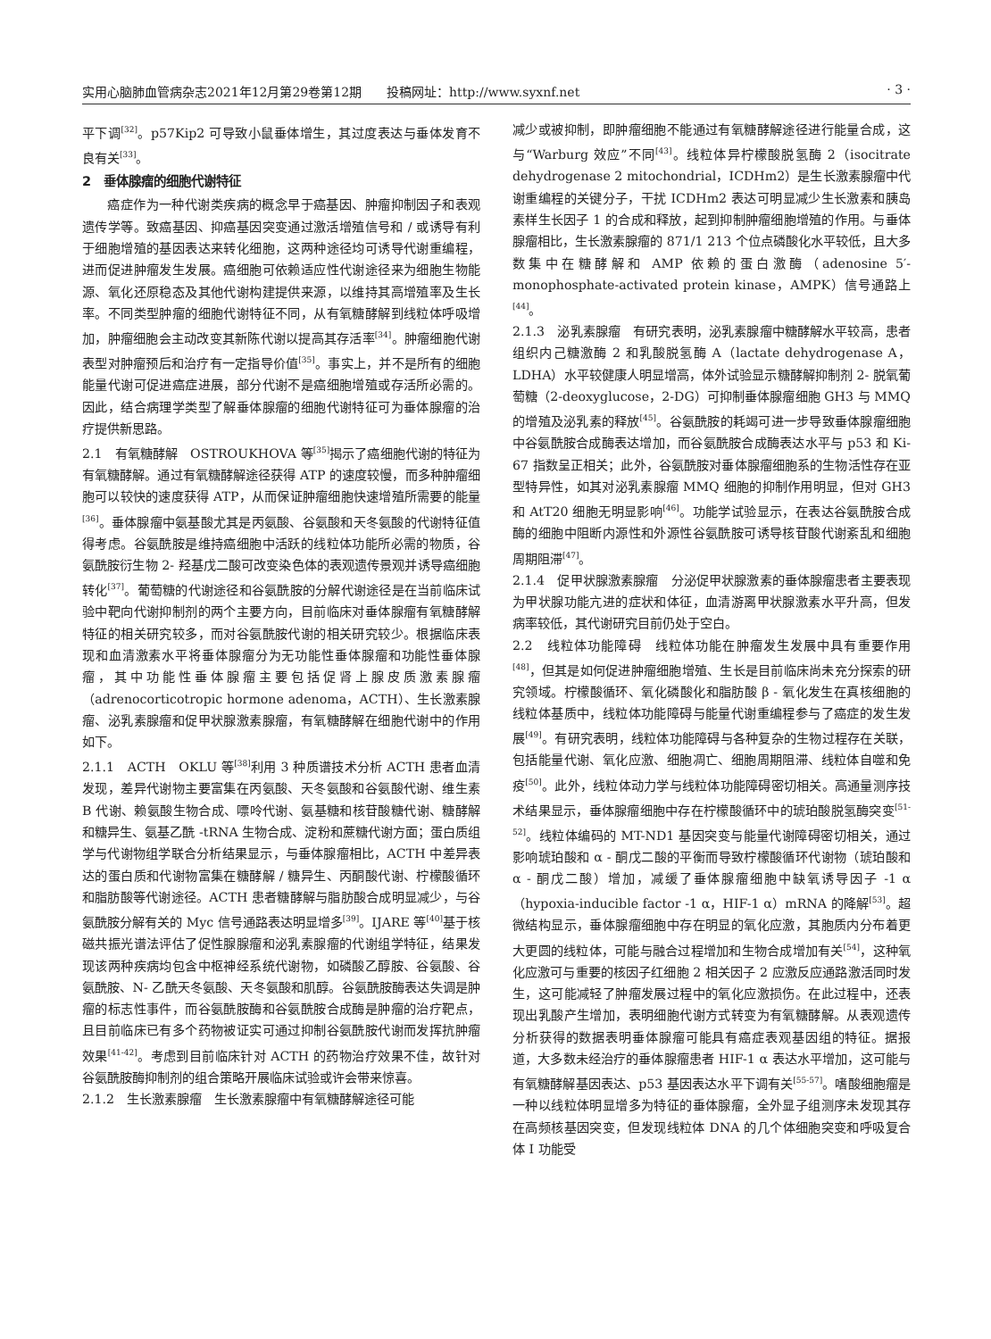实用心脑肺血管病杂志2021年12月第29卷第12期　　投稿网址：http://www.syxnf.net · 3 ·
平下调<sup>[32]</sup>。p57Kip2 可导致小鼠垂体增生，其过度表达与垂体发育不良有关<sup>[33]</sup>。
2　垂体腺瘤的细胞代谢特征
癌症作为一种代谢类疾病的概念早于癌基因、肿瘤抑制因子和表观遗传学等。致癌基因、抑癌基因突变通过激活增殖信号和 / 或诱导有利于细胞增殖的基因表达来转化细胞，这两种途径均可诱导代谢重编程，进而促进肿瘤发生发展。癌细胞可依赖适应性代谢途径来为细胞生物能源、氧化还原稳态及其他代谢构建提供来源，以维持其高增殖率及生长率。不同类型肿瘤的细胞代谢特征不同，从有氧糖酵解到线粒体呼吸增加，肿瘤细胞会主动改变其新陈代谢以提高其存活率<sup>[34]</sup>。肿瘤细胞代谢表型对肿瘤预后和治疗有一定指导价值<sup>[35]</sup>。事实上，并不是所有的细胞能量代谢可促进癌症进展，部分代谢不是癌细胞增殖或存活所必需的。因此，结合病理学类型了解垂体腺瘤的细胞代谢特征可为垂体腺瘤的治疗提供新思路。
2.1　有氧糖酵解　OSTROUKHOVA 等<sup>[35]</sup>揭示了癌细胞代谢的特征为有氧糖酵解。通过有氧糖酵解途径获得 ATP 的速度较慢，而多种肿瘤细胞可以较快的速度获得 ATP，从而保证肿瘤细胞快速增殖所需要的能量<sup>[36]</sup>。垂体腺瘤中氨基酸尤其是丙氨酸、谷氨酸和天冬氨酸的代谢特征值得考虑。谷氨酰胺是维持癌细胞中活跃的线粒体功能所必需的物质，谷氨酰胺衍生物 2- 羟基戊二酸可改变染色体的表观遗传景观并诱导癌细胞转化<sup>[37]</sup>。葡萄糖的代谢途径和谷氨酰胺的分解代谢途径是在当前临床试验中靶向代谢抑制剂的两个主要方向，目前临床对垂体腺瘤有氧糖酵解特征的相关研究较多，而对谷氨酰胺代谢的相关研究较少。根据临床表现和血清激素水平将垂体腺瘤分为无功能性垂体腺瘤和功能性垂体腺瘤，其中功能性垂体腺瘤主要包括促肾上腺皮质激素腺瘤（adrenocorticotropic hormone adenoma，ACTH）、生长激素腺瘤、泌乳素腺瘤和促甲状腺激素腺瘤，有氧糖酵解在细胞代谢中的作用如下。
2.1.1　ACTH　OKLU 等<sup>[38]</sup>利用 3 种质谱技术分析 ACTH 患者血清发现，差异代谢物主要富集在丙氨酸、天冬氨酸和谷氨酸代谢、维生素 B 代谢、赖氨酸生物合成、嘌呤代谢、氨基糖和核苷酸糖代谢、糖酵解和糖异生、氨基乙酰 -tRNA 生物合成、淀粉和蔗糖代谢方面；蛋白质组学与代谢物组学联合分析结果显示，与垂体腺瘤相比，ACTH 中差异表达的蛋白质和代谢物富集在糖酵解 / 糖异生、丙酮酸代谢、柠檬酸循环和脂肪酸等代谢途径。ACTH 患者糖酵解与脂肪酸合成明显减少，与谷氨酰胺分解有关的 Myc 信号通路表达明显增多<sup>[39]</sup>。IJARE 等<sup>[40]</sup>基于核磁共振光谱法评估了促性腺腺瘤和泌乳素腺瘤的代谢组学特征，结果发现该两种疾病均包含中枢神经系统代谢物，如磷酸乙醇胺、谷氨酸、谷氨酰胺、N- 乙酰天冬氨酸、天冬氨酸和肌醇。谷氨酰胺酶表达失调是肿瘤的标志性事件，而谷氨酰胺酶和谷氨酰胺合成酶是肿瘤的治疗靶点，且目前临床已有多个药物被证实可通过抑制谷氨酰胺代谢而发挥抗肿瘤效果<sup>[41-42]</sup>。考虑到目前临床针对 ACTH 的药物治疗效果不佳，故针对谷氨酰胺酶抑制剂的组合策略开展临床试验或许会带来惊喜。
2.1.2　生长激素腺瘤　生长激素腺瘤中有氧糖酵解途径可能
减少或被抑制，即肿瘤细胞不能通过有氧糖酵解途径进行能量合成，这与“Warburg 效应”不同<sup>[43]</sup>。线粒体异柠檬酸脱氢酶 2（isocitrate dehydrogenase 2 mitochondrial，ICDHm2）是生长激素腺瘤中代谢重编程的关键分子，干扰 ICDHm2 表达可明显减少生长激素和胰岛素样生长因子 1 的合成和释放，起到抑制肿瘤细胞增殖的作用。与垂体腺瘤相比，生长激素腺瘤的 871/1 213 个位点磷酸化水平较低，且大多数集中在糖酵解和 AMP 依赖的蛋白激酶（adenosine 5′-monophosphate-activated protein kinase，AMPK）信号通路上<sup>[44]</sup>。
2.1.3　泌乳素腺瘤　有研究表明，泌乳素腺瘤中糖酵解水平较高，患者组织内己糖激酶 2 和乳酸脱氢酶 A（lactate dehydrogenase A，LDHA）水平较健康人明显增高，体外试验显示糖酵解抑制剂 2- 脱氧葡萄糖（2-deoxyglucose，2-DG）可抑制垂体腺瘤细胞 GH3 与 MMQ 的增殖及泌乳素的释放<sup>[45]</sup>。谷氨酰胺的耗竭可进一步导致垂体腺瘤细胞中谷氨酰胺合成酶表达增加，而谷氨酰胺合成酶表达水平与 p53 和 Ki-67 指数呈正相关；此外，谷氨酰胺对垂体腺瘤细胞系的生物活性存在亚型特异性，如其对泌乳素腺瘤 MMQ 细胞的抑制作用明显，但对 GH3 和 AtT20 细胞无明显影响<sup>[46]</sup>。功能学试验显示，在表达谷氨酰胺合成酶的细胞中阻断内源性和外源性谷氨酰胺可诱导核苷酸代谢紊乱和细胞周期阻滞<sup>[47]</sup>。
2.1.4　促甲状腺激素腺瘤　分泌促甲状腺激素的垂体腺瘤患者主要表现为甲状腺功能亢进的症状和体征，血清游离甲状腺激素水平升高，但发病率较低，其代谢研究目前仍处于空白。
2.2　线粒体功能障碍　线粒体功能在肿瘤发生发展中具有重要作用<sup>[48]</sup>，但其是如何促进肿瘤细胞增殖、生长是目前临床尚未充分探索的研究领域。柠檬酸循环、氧化磷酸化和脂肪酸 β - 氧化发生在真核细胞的线粒体基质中，线粒体功能障碍与能量代谢重编程参与了癌症的发生发展<sup>[49]</sup>。有研究表明，线粒体功能障碍与各种复杂的生物过程存在关联，包括能量代谢、氧化应激、细胞凋亡、细胞周期阻滞、线粒体自噬和免疫<sup>[50]</sup>。此外，线粒体动力学与线粒体功能障碍密切相关。高通量测序技术结果显示，垂体腺瘤细胞中存在柠檬酸循环中的琥珀酸脱氢酶突变<sup>[51-52]</sup>。线粒体编码的 MT-ND1 基因突变与能量代谢障碍密切相关，通过影响琥珀酸和 α - 酮戊二酸的平衡而导致柠檬酸循环代谢物（琥珀酸和 α - 酮戊二酸）增加，减缓了垂体腺瘤细胞中缺氧诱导因子 -1 α（hypoxia-inducible factor -1 α，HIF-1 α）mRNA 的降解<sup>[53]</sup>。超微结构显示，垂体腺瘤细胞中存在明显的氧化应激，其胞质内分布着更大更圆的线粒体，可能与融合过程增加和生物合成增加有关<sup>[54]</sup>，这种氧化应激可与重要的核因子红细胞 2 相关因子 2 应激反应通路激活同时发生，这可能减轻了肿瘤发展过程中的氧化应激损伤。在此过程中，还表现出乳酸产生增加，表明细胞代谢方式转变为有氧糖酵解。从表观遗传分析获得的数据表明垂体腺瘤可能具有癌症表观基因组的特征。据报道，大多数未经治疗的垂体腺瘤患者 HIF-1 α 表达水平增加，这可能与有氧糖酵解基因表达、p53 基因表达水平下调有关<sup>[55-57]</sup>。嗜酸细胞瘤是一种以线粒体明显增多为特征的垂体腺瘤，全外显子组测序未发现其存在高频核基因突变，但发现线粒体 DNA 的几个体细胞突变和呼吸复合体 Ⅰ 功能受